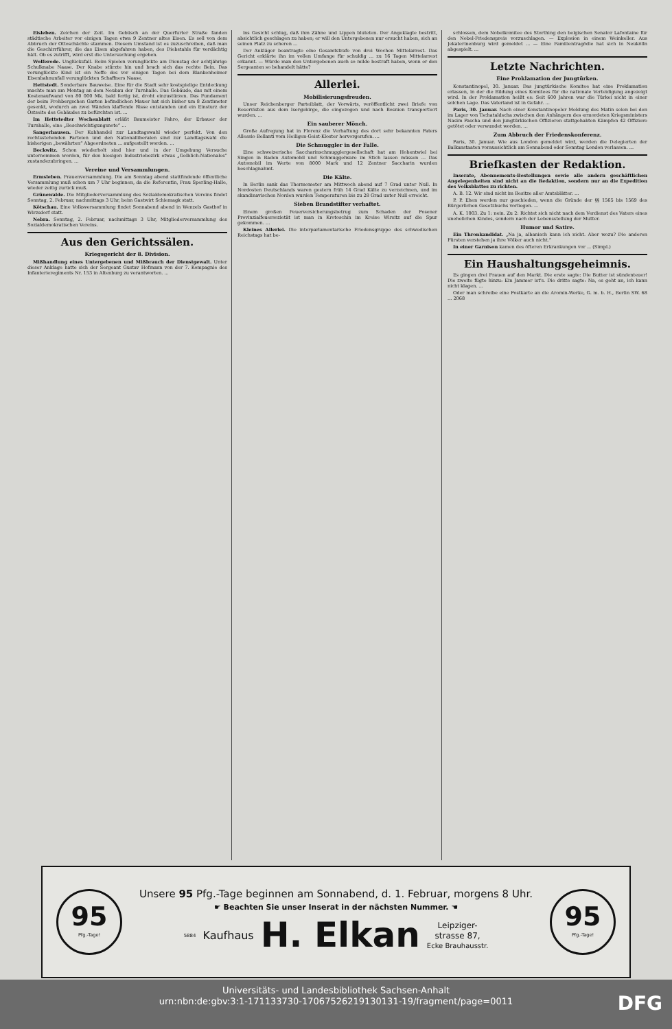Eisleben. Zeichen der Zeit. Im Gebüsch an der Querfurter Straße fanden städtische Arbeiter vor einigen Tagen etwa 9 Zentner altes Eisen. Es soll von dem Abbruch der Ottoschächte stammen. Diesem Umstand ist es zuzuschreiben, daß man die Geschirrführer, die das Eisen abgefahren haben, des Diebstahls für verdächtig hält. Ob es zutrifft, wird erst die Untersuchung ergeben.
Wolferode. Unglücksfall. Beim Spielen verunglückte am Dienstag der achtjährige Schulknabe Naase. Der Knabe stürzte hin und brach sich das rechte Bein. Das verunglückte Kind ist ein Neffe des vor einigen Tagen bei dem Blankenheimer Eisenbahnunfall verunglückten Schaffners Naase.
Hettstedt. Sonderbare Bauweise. Eine für die Stadt sehr kostspielige Entdeckung machte man am Montag an dem Neubau der Turnhalle. Das Gebäude, das mit einem Kostenaufwand von 80 000 Mk. bald fertig ist, droht einzustürzen. Das Fundament der beim Frohbergschen Garten befindlichen Mauer hat sich bisher um 8 Zentimeter gesenkt, wodurch an zwei Wänden klaffende Risse entstanden und ein Einsturz der Ostseite des Gebäudes zu befürchten ist. ...
Im Hettstedter Wochenblatt erläßt Baumeister Fahro, der Erbauer der Turnhalle, eine „Beschwichtigungsnote“ ...
Sangerhausen. Der Kuhhandel zur Landtagswahl wieder perfekt. Von den rechtsstehenden Parteien und den Nationalliberalen sind zur Landtagswahl die bisherigen „bewährten“ Abgeordneten ... aufgestellt worden. ...
Bockwitz. Schon wiederholt sind hier und in der Umgebung Versuche unternommen worden, für den hiesigen Industriebezirk etwas „Gelblich-Nationales“ zustandezubringen. ...
Vereine und Versammlungen.
Ermsleben. Frauenversammlung. Die am Sonntag abend stattfindende öffentliche Versammlung muß schon um 7 Uhr beginnen, da die Referentin, Frau Sperling-Halle, wieder zeitig zurück muß.
Grünewalde. Die Mitgliederversammlung des Sozialdemokratischen Vereins findet Sonntag, 2. Februar, nachmittags 3 Uhr, beim Gastwirt Schiemagk statt.
Kötschau. Eine Volksversammlung findet Sonnabend abend in Wenzels Gasthof in Wirzsdorf statt.
Nebra. Sonntag, 2. Februar, nachmittags 3 Uhr, Mitgliederversammlung des Sozialdemokratischen Vereins.
Aus den Gerichtssälen.
Kriegsgericht der 8. Division.
Mißhandlung eines Untergebenen und Mißbrauch der Dienstgewalt. Unter dieser Anklage hatte sich der Sergeant Gustav Hofmann von der 7. Kompagnie des Infanterieregiments Nr. 153 in Altenburg zu verantworten. ...
ins Gesicht schlug, daß ihm Zähne und Lippen bluteten. Der Angeklagte bestritt, absichtlich geschlagen zu haben; er will den Untergebenen nur ersucht haben, sich an seinen Platz zu scheren ...
Der Ankläger beantragte eine Gesamtstrafe von drei Wochen Mittelarrest. Das Gericht erklärte ihn im vollen Umfange für schuldig ... zu 16 Tagen Mittelarrest erkannt. — Würde man den Untergebenen auch so milde bestraft haben, wenn er den Sergeanten so behandelt hätte?
Allerlei.
Mobilisierungsfreuden.
Unser Reichenberger Parteiblatt, der Vorwärts, veröffentlicht zwei Briefe von Reservisten aus dem Isergebirge, die eingezogen und nach Bosnien transportiert wurden. ...
Ein sauberer Mönch.
Große Aufregung hat in Florenz die Verhaftung des dort sehr bekannten Paters Allessio Bellanti vom Heiligen-Geist-Kloster hervorgerufen. ...
Die Schmuggler in der Falle.
Eine schweizerische Saccharinschmugglergesellschaft hat am Hohentwiel bei Singen in Baden Automobil und Schmuggelware im Stich lassen müssen ... Das Automobil im Werte von 8000 Mark und 12 Zentner Saccharin wurden beschlagnahmt.
Die Kälte.
In Berlin sank das Thermometer am Mittwoch abend auf 7 Grad unter Null. In Nordosten Deutschlands waren gestern früh 14 Grad Kälte zu verzeichnen, und im skandinavischen Norden wurden Temperaturen bis zu 28 Grad unter Null erreicht.
Sieben Brandstifter verhaftet.
Einem großen Feuerversicherungsbetrug zum Schaden der Posener Provinzialfeuersozietät ist man in Krotoschin im Kreise Wirsitz auf die Spur gekommen. ...
Kleines Allerlei. Die interparlamentarische Friedensgruppe des schwedischen Reichstags hat be-
schlossen, dem Nobelkomitee des Storthing den belgischen Senator Lafontaine für den Nobel-Friedenspreis vorzuschlagen. — Explosion in einem Weinkeller. Aus Jekaterinenburg wird gemeldet ... — Eine Familientragödie hat sich in Neukölln abgespielt. ...
Letzte Nachrichten.
Eine Proklamation der Jungtürken.
Konstantinopel, 30. Januar. Das jungtürkische Komitee hat eine Proklamation erlassen, in der die Bildung eines Komitees für die nationale Verteidigung angezeigt wird. In der Proklamation heißt es: Seit 600 Jahren war die Türkei nicht in einer solchen Lage. Das Vaterland ist in Gefahr. ...
Paris, 30. Januar. Nach einer Konstantinopeler Meldung des Matin seien bei den im Lager von Tschataldscha zwischen den Anhängern des ermordeten Kriegsministers Nasim Pascha und den jungtürkischen Offizieren stattgehabten Kämpfen 42 Offiziere getötet oder verwundet worden. ...
Zum Abbruch der Friedenskonferenz.
Paris, 30. Januar. Wie aus London gemeldet wird, werden die Delegierten der Balkanstaaten voraussichtlich am Sonnabend oder Sonntag London verlassen. ...
Briefkasten der Redaktion.
Inserate, Abonnements-Bestellungen sowie alle andern geschäftlichen Angelegenheiten sind nicht an die Redaktion, sondern nur an die Expedition des Volksblattes zu richten.
A. B. 12. Wir sind nicht im Besitze aller Amtsblätter. ...
P. P. Ehen werden nur geschieden, wenn die Gründe der §§ 1565 bis 1569 des Bürgerlichen Gesetzbuchs vorliegen. ...
A. K. 1003. Zu 1: nein. Zu 2: Richtet sich nicht nach dem Verdienst des Vaters eines unehelichen Kindes, sondern nach der Lebensstellung der Mutter.
Humor und Satire.
Ein Thronkandidat. „Na ja, albanisch kann ich nicht. Aber wozu? Die anderen Fürsten verstehen ja ihre Völker auch nicht.“
In einer Garnison kamen des öfteren Erkrankungen vor ... (Simpl.)
Ein Haushaltungsgeheimnis.
Es gingen drei Frauen auf den Markt. Die erste sagte: Die Butter ist sündenteuer! Die zweite fügte hinzu: Ein Jammer ist's. Die dritte sagte: Na, es geht an, ich kann nicht klagen. ...
Oder man schreibe eine Postkarte an die Aromin-Werke, G. m. b. H., Berlin SW. 68 ... 2068
95
Pfg.-Tage!
Unsere 95 Pfg.-Tage beginnen am Sonnabend, d. 1. Februar, morgens 8 Uhr.
☛ Beachten Sie unser Inserat in der nächsten Nummer. ☚
5884 Kaufhaus H. Elkan Leipziger-
strasse 87,
Ecke Brauhausstr.
95
Pfg.-Tage!
Universitäts- und Landesbibliothek Sachsen-Anhalt
urn:nbn:de:gbv:3:1-171133730-17067526219130131-19/fragment/page=0011
DFG